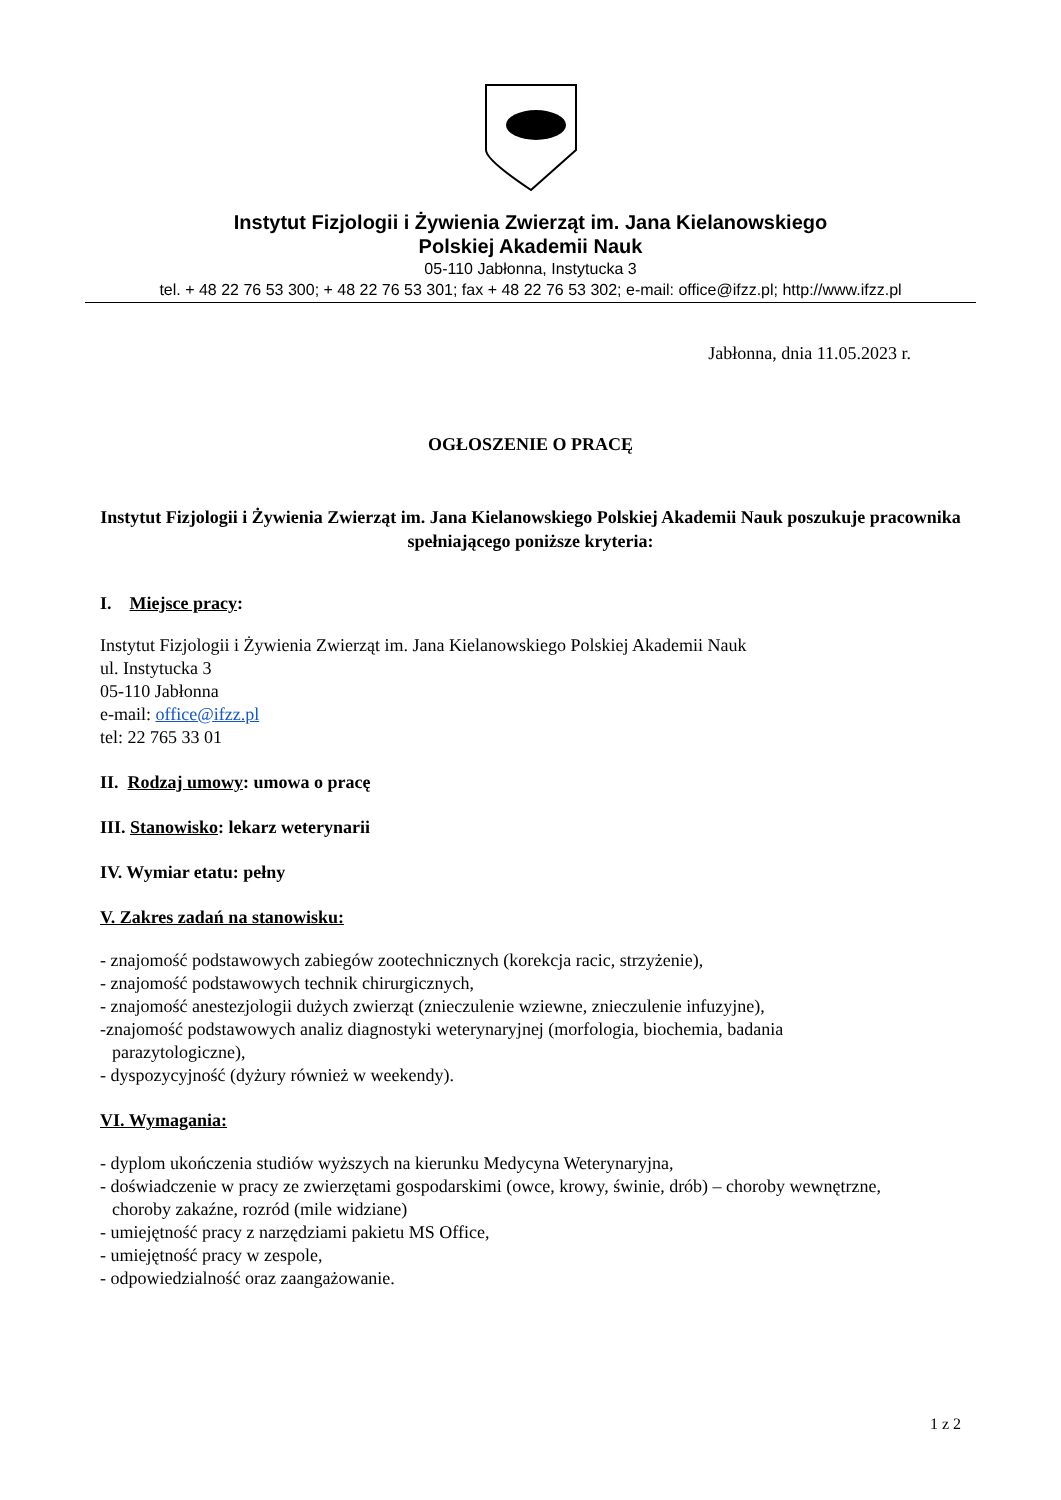Instytut Fizjologii i Żywienia Zwierząt im. Jana Kielanowskiego
Polskiej Akademii Nauk
05-110 Jabłonna, Instytucka 3
tel. + 48 22 76 53 300; + 48 22 76 53 301; fax + 48 22 76 53 302; e-mail: office@ifzz.pl; http://www.ifzz.pl
Jabłonna, dnia 11.05.2023 r.
OGŁOSZENIE O PRACĘ
Instytut Fizjologii i Żywienia Zwierząt im. Jana Kielanowskiego Polskiej Akademii Nauk poszukuje pracownika spełniającego poniższe kryteria:
I. Miejsce pracy:
Instytut Fizjologii i Żywienia Zwierząt im. Jana Kielanowskiego Polskiej Akademii Nauk
ul. Instytucka 3
05-110 Jabłonna
e-mail: office@ifzz.pl
tel: 22 765 33 01
II. Rodzaj umowy: umowa o pracę
III. Stanowisko: lekarz weterynarii
IV. Wymiar etatu: pełny
V. Zakres zadań na stanowisku:
- znajomość podstawowych zabiegów zootechnicznych (korekcja racic, strzyżenie),
- znajomość podstawowych technik chirurgicznych,
- znajomość anestezjologii dużych zwierząt (znieczulenie wziewne, znieczulenie infuzyjne),
-znajomość podstawowych analiz diagnostyki weterynaryjnej (morfologia, biochemia, badania
parazytologiczne),
- dyspozycyjność (dyżury również w weekendy).
VI. Wymagania:
- dyplom ukończenia studiów wyższych na kierunku Medycyna Weterynaryjna,
- doświadczenie w pracy ze zwierzętami gospodarskimi (owce, krowy, świnie, drób) – choroby wewnętrzne,
choroby zakaźne, rozród (mile widziane)
- umiejętność pracy z narzędziami pakietu MS Office,
- umiejętność pracy w zespole,
- odpowiedzialność oraz zaangażowanie.
1 z 2